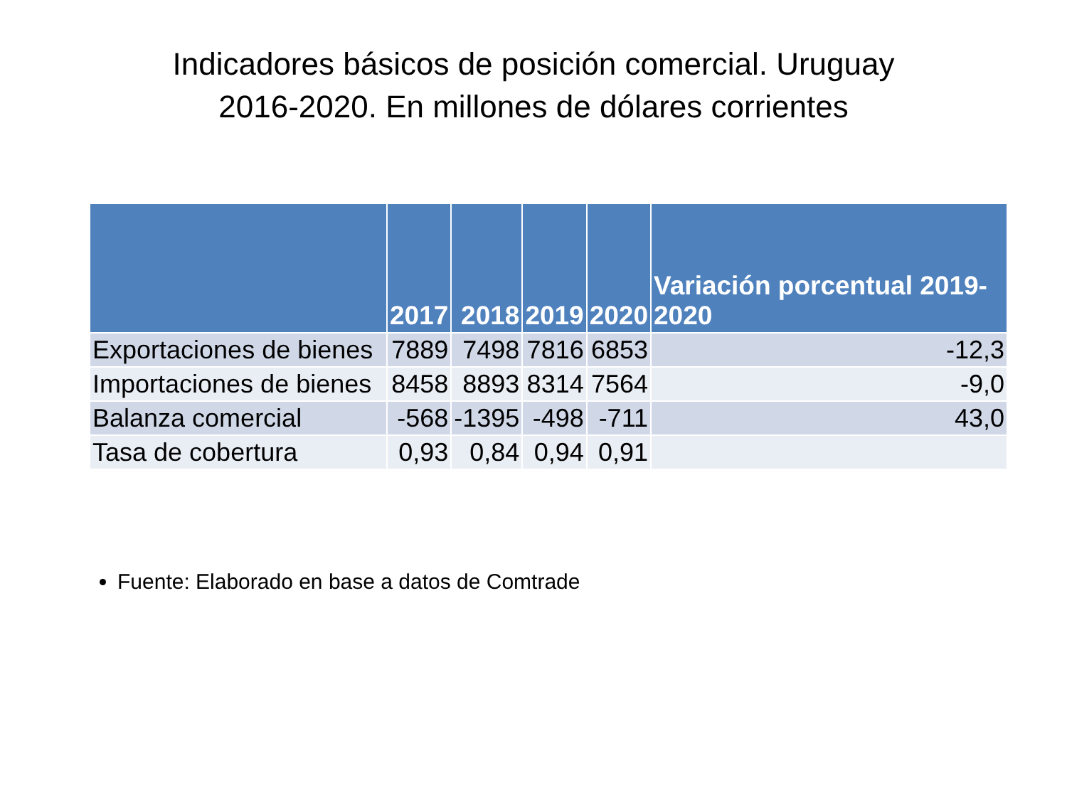Indicadores básicos de posición comercial. Uruguay
2016-2020. En millones de dólares corrientes
| | 2017 | 2018 | 2019 | 2020 | Variación porcentual 2019-2020 |
| --- | --- | --- | --- | --- | --- |
| Exportaciones de bienes | 7889 | 7498 | 7816 | 6853 | -12,3 |
| Importaciones de bienes | 8458 | 8893 | 8314 | 7564 | -9,0 |
| Balanza comercial | -568 | -1395 | -498 | -711 | 43,0 |
| Tasa de cobertura | 0,93 | 0,84 | 0,94 | 0,91 | |
Fuente: Elaborado en base a datos de Comtrade